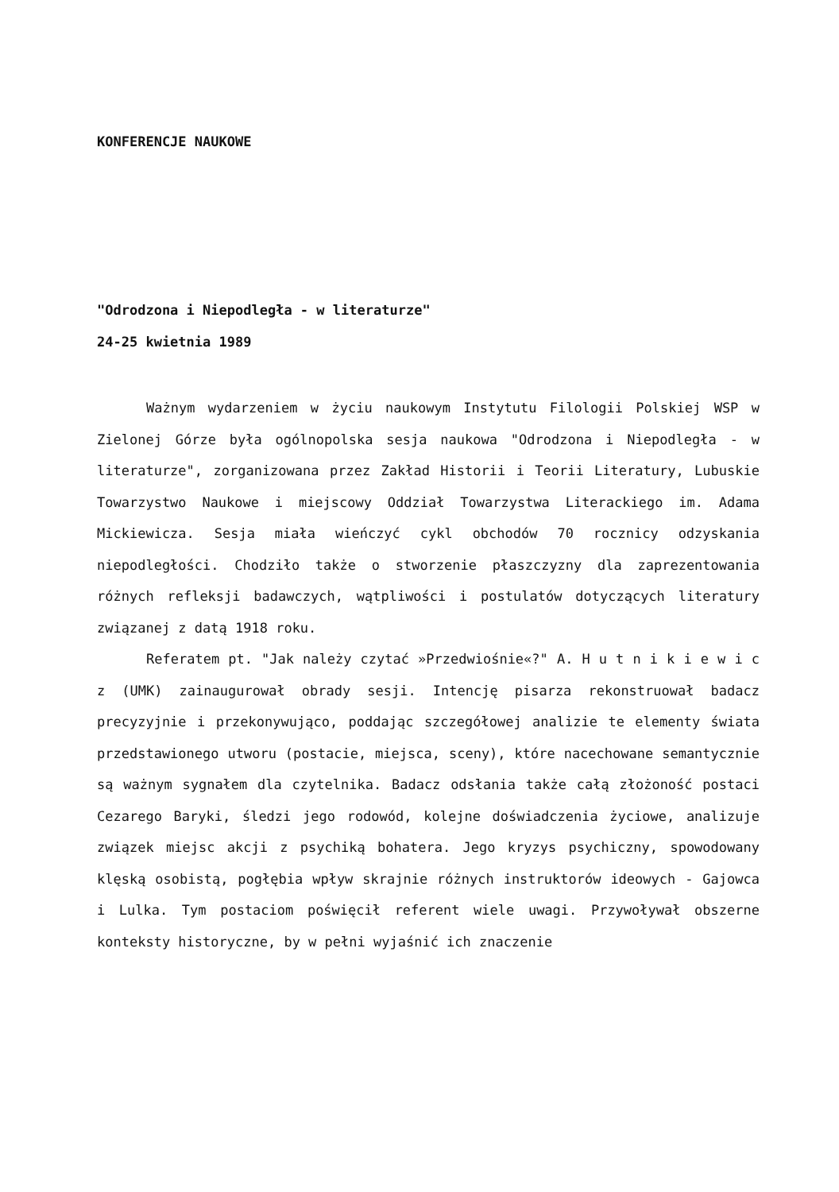KONFERENCJE NAUKOWE
"Odrodzona i Niepodległa - w literaturze"
24-25 kwietnia 1989
Ważnym wydarzeniem w życiu naukowym Instytutu Filologii Polskiej WSP w Zielonej Górze była ogólnopolska sesja naukowa "Odrodzona i Niepodległa - w literaturze", zorganizowana przez Zakład Historii i Teorii Literatury, Lubuskie Towarzystwo Naukowe i miejscowy Oddział Towarzystwa Literackiego im. Adama Mickiewicza. Sesja miała wieńczyć cykl obchodów 70 rocznicy odzyskania niepodległości. Chodziło także o stworzenie płaszczyzny dla zaprezentowania różnych refleksji badawczych, wątpliwości i postulatów dotyczących literatury związanej z datą 1918 roku.
Referatem pt. "Jak należy czytać »Przedwiośnie«?" A. H u t n i k i e w i c z (UMK) zainaugurował obrady sesji. Intencję pisarza rekonstruował badacz precyzyjnie i przekonywująco, poddając szczegółowej analizie te elementy świata przedstawionego utworu (postacie, miejsca, sceny), które nacechowane semantycznie są ważnym sygnałem dla czytelnika. Badacz odsłania także całą złożoność postaci Cezarego Baryki, śledzi jego rodowód, kolejne doświadczenia życiowe, analizuje związek miejsc akcji z psychiką bohatera. Jego kryzys psychiczny, spowodowany klęską osobistą, pogłębia wpływ skrajnie różnych instruktorów ideowych - Gajowca i Lulka. Tym postaciom poświęcił referent wiele uwagi. Przywoływał obszerne konteksty historyczne, by w pełni wyjaśnić ich znaczenie